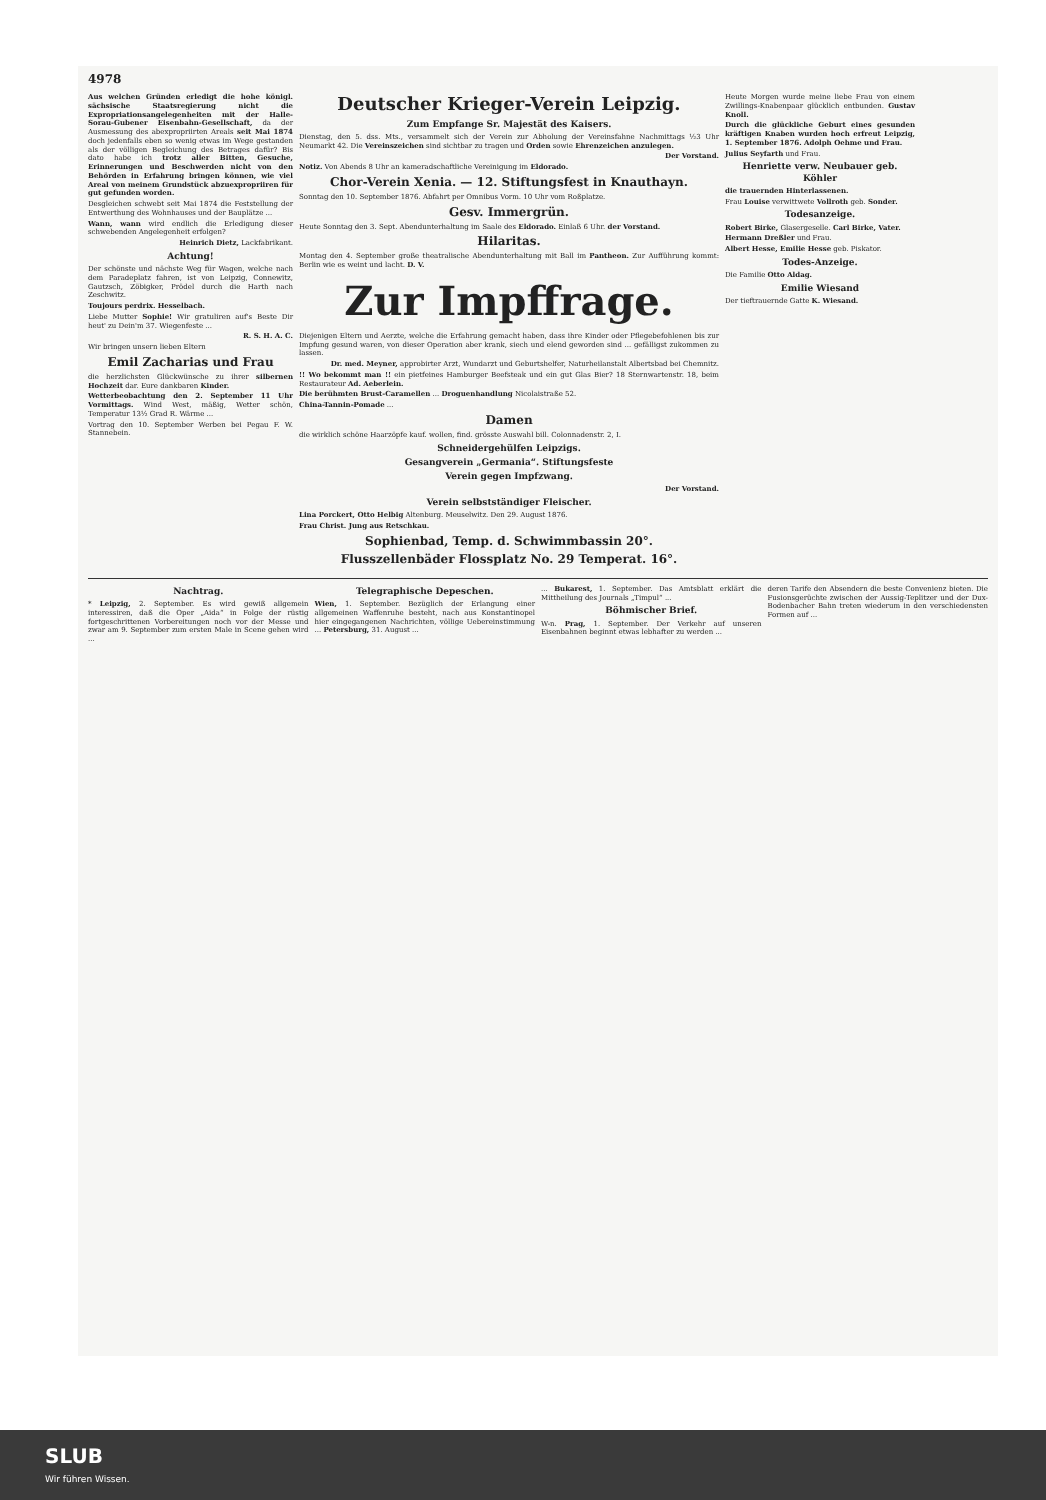4978
Aus welchen Gründen erledigt die hohe königl. sächsische Staatsregierung nicht die Expropriationsangelegenheiten mit der Halle-Sorau-Gubener Eisenbahn-Gesellschaft, da der Ausmessung des abexpropriirten Areals seit Mai 1874 doch jedenfalls eben so wenig etwas im Wege gestanden als der völligen Begleichung des Betrages dafür? Bis dato habe ich trotz aller Bitten, Gesuche, Erinnerungen und Beschwerden nicht von den Behörden in Erfahrung bringen können, wie viel Areal von meinem Grundstück abzuexpropriiren für gut gefunden worden.
Desgleichen schwebt seit Mai 1874 die Feststellung der Entwerthung des Wohnhauses und der Bauplätze ...
Wann, wann wird endlich die Erledigung dieser schwebenden Angelegenheit erfolgen?
Heinrich Dietz, Lackfabrikant.
Achtung!
Der schönste und nächste Weg für Wagen, welche nach dem Paradeplatz fahren, ist von Leipzig, Connewitz, Gautzsch, Zöbigker, Prödel durch die Harth nach Zeschwitz.
Toujours perdrix. Hesselbach.
Liebe Mutter Sophie! Wir gratuliren auf's Beste Dir heut' zu Dein'm 37. Wiegenfeste ...
R. S. H. A. C.
Wir bringen unsern lieben Eltern
Emil Zacharias und Frau
die herzlichsten Glückwünsche zu ihrer silbernen Hochzeit dar. Eure dankbaren Kinder.
Wetterbeobachtung den 2. September 11 Uhr Vormittags. Wind West, mäßig, Wetter schön, Temperatur 13½ Grad R. Wärme ...
Vortrag den 10. September Werben bei Pegau F. W. Stannebein.
Deutscher Krieger-Verein Leipzig.
Zum Empfange Sr. Majestät des Kaisers.
Dienstag, den 5. dss. Mts., versammelt sich der Verein zur Abholung der Vereinsfahne Nachmittags ½3 Uhr Neumarkt 42. Die Vereinszeichen sind sichtbar zu tragen und Orden sowie Ehrenzeichen anzulegen.
Der Vorstand.
Notiz. Von Abends 8 Uhr an kameradschaftliche Vereinigung im Eldorado.
Chor-Verein Xenia. — 12. Stiftungsfest in Knauthayn.
Sonntag den 10. September 1876. Abfahrt per Omnibus Vorm. 10 Uhr vom Roßplatze.
Gesv. Immergrün.
Heute Sonntag den 3. Sept. Abendunterhaltung im Saale des Eldorado. Einlaß 6 Uhr. der Vorstand.
Hilaritas.
Montag den 4. September große theatralische Abendunterhaltung mit Ball im Pantheon. Zur Aufführung kommt: Berlin wie es weint und lacht. D. V.
Zur Impffrage.
Diejenigen Eltern und Aerzte, welche die Erfahrung gemacht haben, dass ihre Kinder oder Pflegebefohlenen bis zur Impfung gesund waren, von dieser Operation aber krank, siech und elend geworden sind ... gefälligst zukommen zu lassen.
Dr. med. Meyner, approbirter Arzt, Wundarzt und Geburtshelfer, Naturheilanstalt Albertsbad bei Chemnitz.
!! Wo bekommt man !! ein pietfeines Hamburger Beefsteak und ein gut Glas Bier? 18 Sternwartenstr. 18, beim Restaurateur Ad. Aeberlein.
Die berühmten Brust-Caramellen ... Droguenhandlung Nicolaistraße 52.
China-Tannin-Pomade ...
Damen
die wirklich schöne Haarzöpfe kauf. wollen, find. grösste Auswahl bill. Colonnadenstr. 2, I.
Schneidergehülfen Leipzigs.
Gesangverein „Germania“. Stiftungsfeste
Verein gegen Impfzwang.
Der Vorstand.
Verein selbstständiger Fleischer.
Lina Porckert, Otto Helbig Altenburg. Meuselwitz. Den 29. August 1876.
Frau Christ. Jung aus Retschkau.
Sophienbad, Temp. d. Schwimmbassin 20°.
Flusszellenbäder Flossplatz No. 29 Temperat. 16°.
Heute Morgen wurde meine liebe Frau von einem Zwillings-Knabenpaar glücklich entbunden. Gustav Knoll.
Durch die glückliche Geburt eines gesunden kräftigen Knaben wurden hoch erfreut Leipzig, 1. September 1876. Adolph Oehme und Frau.
Julius Seyfarth und Frau.
Henriette verw. Neubauer geb. Köhler
die trauernden Hinterlassenen.
Frau Louise verwittwete Vollroth geb. Sonder.
Todesanzeige.
Robert Birke, Glasergeselle. Carl Birke, Vater.
Hermann Dreßler und Frau.
Albert Hesse, Emilie Hesse geb. Piskator.
Todes-Anzeige.
Die Familie Otto Aldag.
Emilie Wiesand
Der tieftrauernde Gatte K. Wiesand.
Nachtrag.
* Leipzig, 2. September. Es wird gewiß allgemein interessiren, daß die Oper „Aida“ in Folge der rüstig fortgeschrittenen Vorbereitungen noch vor der Messe und zwar am 9. September zum ersten Male in Scene gehen wird ...
Telegraphische Depeschen.
Wien, 1. September. Bezüglich der Erlangung einer allgemeinen Waffenruhe besteht, nach aus Konstantinopel hier eingegangenen Nachrichten, völlige Uebereinstimmung ... Petersburg, 31. August ...
... Bukarest, 1. September. Das Amtsblatt erklärt die Mittheilung des Journals „Timpul“ ...
Böhmischer Brief.
W-n. Prag, 1. September. Der Verkehr auf unseren Eisenbahnen beginnt etwas lebhafter zu werden ...
deren Tarife den Absendern die beste Convenienz bieten. Die Fusionsgerüchte zwischen der Aussig-Teplitzer und der Dux-Bodenbacher Bahn treten wiederum in den verschiedensten Formen auf ...
SLUB
Wir führen Wissen.